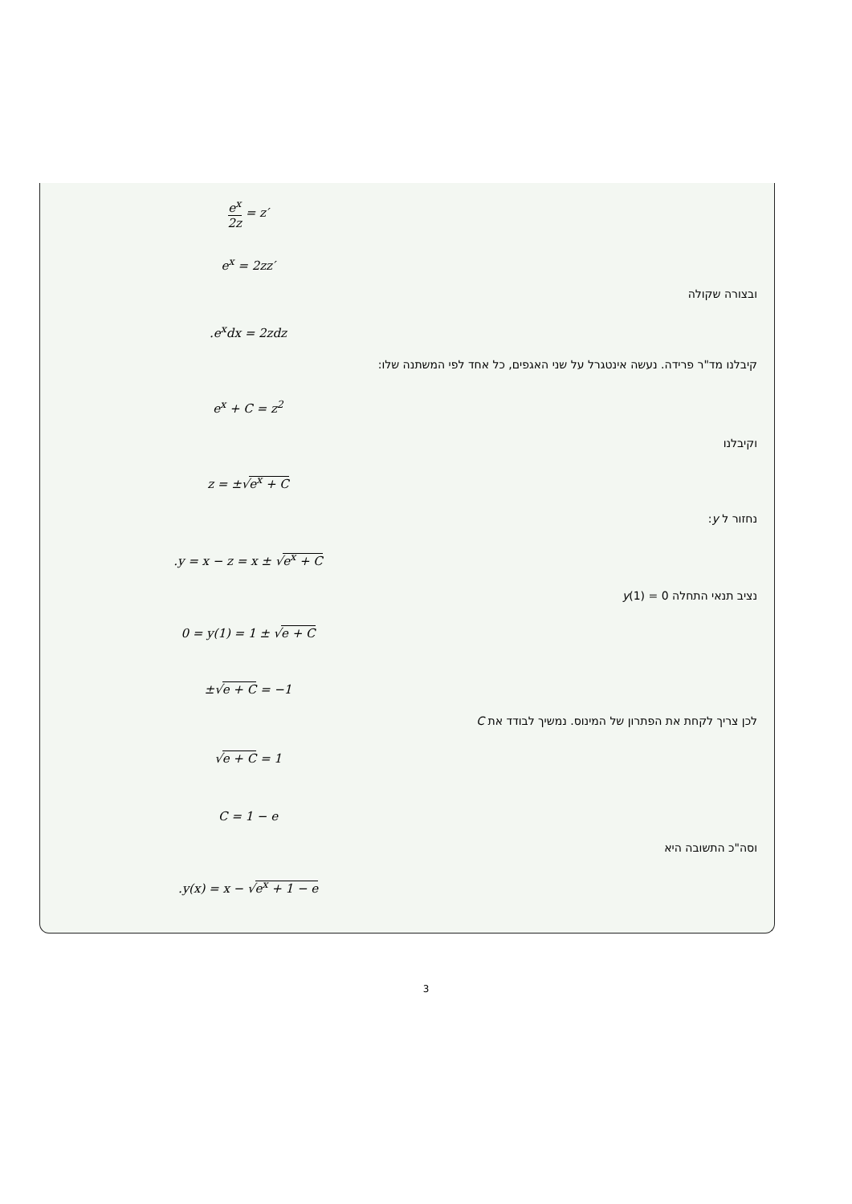e<sup>x</sup> 2z = z′
e<sup>x</sup> = 2zz′
ובצורה שקולה
.e<sup>x</sup>dx = 2zdz
קיבלנו מד"ר פרידה. נעשה אינטגרל על שני האגפים, כל אחד לפי המשתנה שלו:
e<sup>x</sup> + C = z<sup>2</sup>
וקיבלנו
z = ±√e<sup>x</sup> + C
נחזור ל y:
.y = x − z = x ± √e<sup>x</sup> + C
נציב תנאי התחלה y(1) = 0
0 = y(1) = 1 ± √e + C
±√e + C = −1
לכן צריך לקחת את הפתרון של המינוס. נמשיך לבודד את C
√e + C = 1
C = 1 − e
וסה"כ התשובה היא
.y(x) = x − √e<sup>x</sup> + 1 − e
3